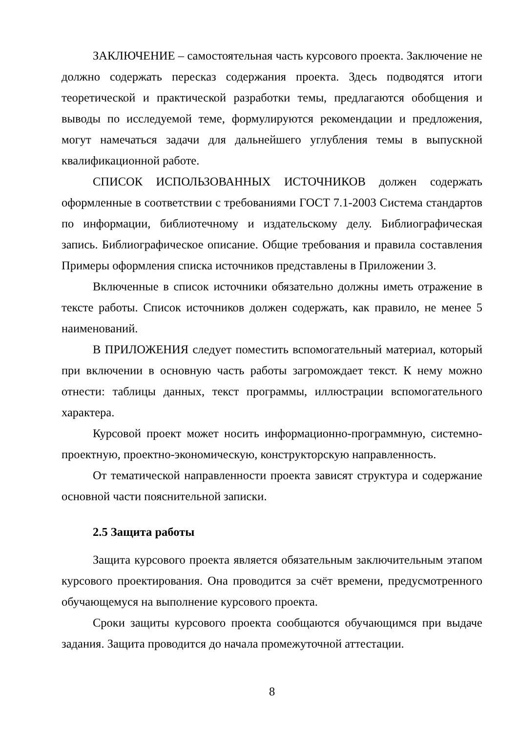ЗАКЛЮЧЕНИЕ – самостоятельная часть курсового проекта. Заключение не должно содержать пересказ содержания проекта. Здесь подводятся итоги теоретической и практической разработки темы, предлагаются обобщения и выводы по исследуемой теме, формулируются рекомендации и предложения, могут намечаться задачи для дальнейшего углубления темы в выпускной квалификационной работе.
СПИСОК ИСПОЛЬЗОВАННЫХ ИСТОЧНИКОВ должен содержать оформленные в соответствии с требованиями ГОСТ 7.1-2003 Система стандартов по информации, библиотечному и издательскому делу. Библиографическая запись. Библиографическое описание. Общие требования и правила составления Примеры оформления списка источников представлены в Приложении 3.
Включенные в список источники обязательно должны иметь отражение в тексте работы. Список источников должен содержать, как правило, не менее 5 наименований.
В ПРИЛОЖЕНИЯ следует поместить вспомогательный материал, который при включении в основную часть работы загромождает текст. К нему можно отнести: таблицы данных, текст программы, иллюстрации вспомогательного характера.
Курсовой проект может носить информационно-программную, системно-проектную, проектно-экономическую, конструкторскую направленность.
От тематической направленности проекта зависят структура и содержание основной части пояснительной записки.
2.5 Защита работы
Защита курсового проекта является обязательным заключительным этапом курсового проектирования. Она проводится за счёт времени, предусмотренного обучающемуся на выполнение курсового проекта.
Сроки защиты курсового проекта сообщаются обучающимся при выдаче задания. Защита проводится до начала промежуточной аттестации.
8